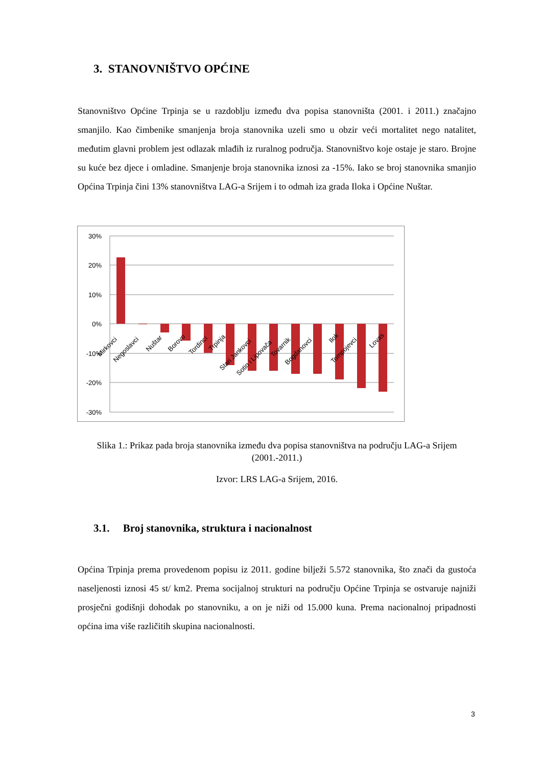3. STANOVNIŠTVO OPĆINE
Stanovništvo Općine Trpinja se u razdoblju između dva popisa stanovništa (2001. i 2011.) značajno smanjilo. Kao čimbenike smanjenja broja stanovnika uzeli smo u obzir veći mortalitet nego natalitet, međutim glavni problem jest odlazak mlađih iz ruralnog područja. Stanovništvo koje ostaje je staro. Brojne su kuće bez djece i omladine. Smanjenje broja stanovnika iznosi za -15%. Iako se broj stanovnika smanjio Općina Trpinja čini 13% stanovništva LAG-a Srijem i to odmah iza grada Iloka i Općine Nuštar.
30%
20%
10%
0%
-10%
-20%
-30%
Mirkovci
Negoslavci
Nuštar
Borovo
Tordinci
Trpinja
Stari Jankovci
Sotin i Lipovača
Tovarnik
Bogdanovci
Ilok
Tompojevci
Lovas
Slika 1.: Prikaz pada broja stanovnika između dva popisa stanovništva na području LAG-a Srijem (2001.-2011.)
Izvor: LRS LAG-a Srijem, 2016.
3.1. Broj stanovnika, struktura i nacionalnost
Općina Trpinja prema provedenom popisu iz 2011. godine bilježi 5.572 stanovnika, što znači da gustoća naseljenosti iznosi 45 st/ km2. Prema socijalnoj strukturi na području Općine Trpinja se ostvaruje najniži prosječni godišnji dohodak po stanovniku, a on je niži od 15.000 kuna. Prema nacionalnoj pripadnosti općina ima više različitih skupina nacionalnosti.
3